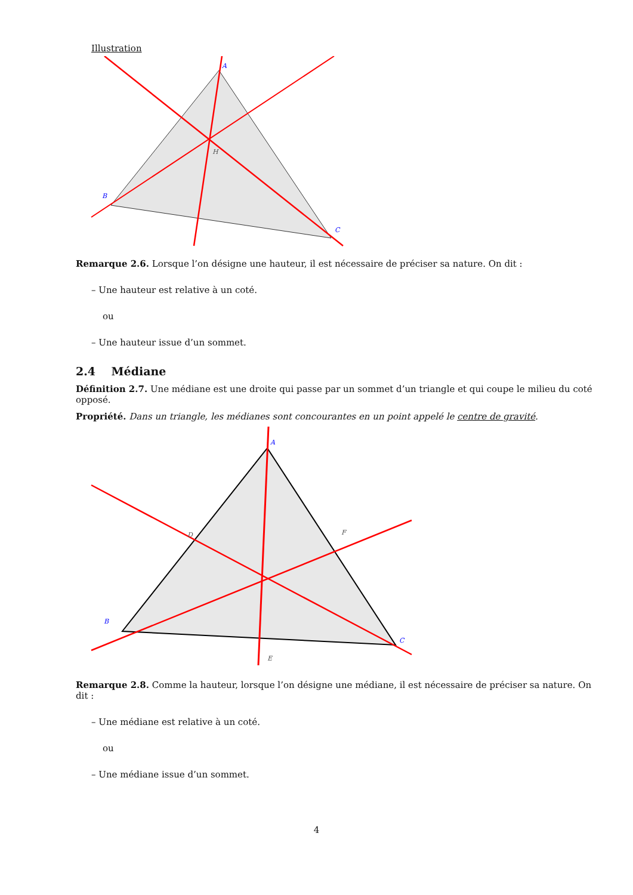Illustration
A
B
C
H
Remarque 2.6. Lorsque l’on désigne une hauteur, il est nécessaire de préciser sa nature. On dit :
– Une hauteur est relative à un coté.
ou
– Une hauteur issue d’un sommet.
2.4 Médiane
Définition 2.7. Une médiane est une droite qui passe par un sommet d’un triangle et qui coupe le milieu du coté opposé.
Propriété. Dans un triangle, les médianes sont concourantes en un point appelé le centre de gravité.
A
B
C
D
E
F
Remarque 2.8. Comme la hauteur, lorsque l’on désigne une médiane, il est nécessaire de préciser sa nature. On dit :
– Une médiane est relative à un coté.
ou
– Une médiane issue d’un sommet.
4